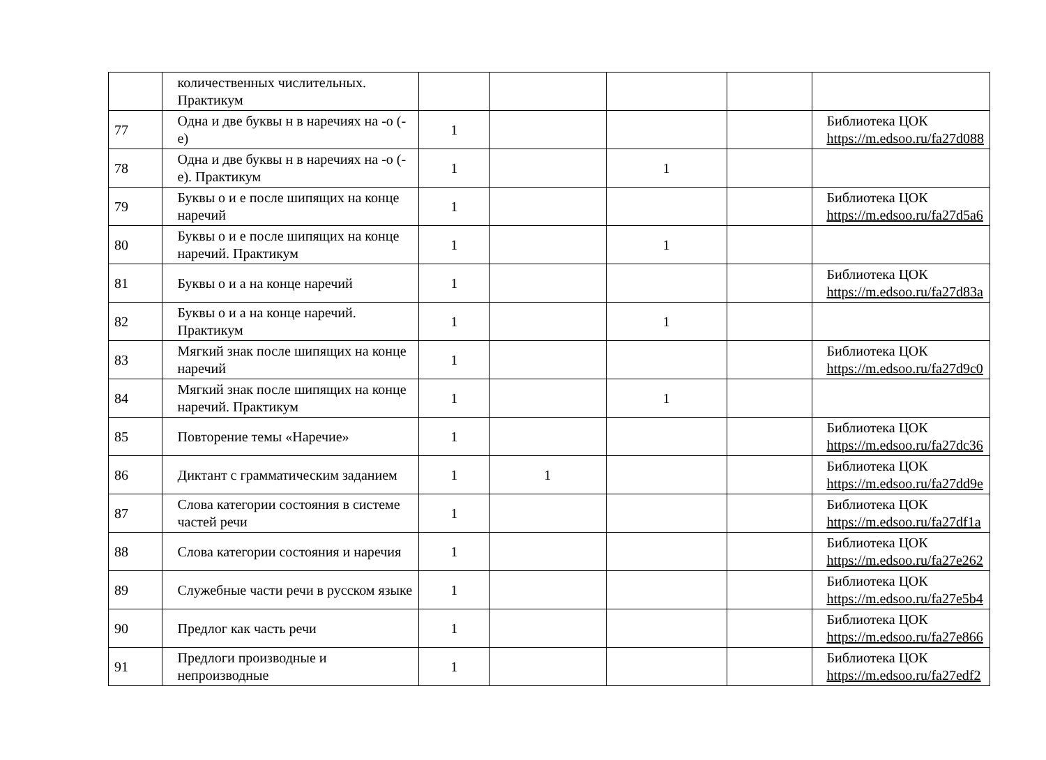| | количественных числительных. Практикум | | | | | |
| 77 | Одна и две буквы н в наречиях на -о (-е) | 1 | | | | Библиотека ЦОК https://m.edsoo.ru/fa27d088 |
| 78 | Одна и две буквы н в наречиях на -о (-е). Практикум | 1 | | 1 | | |
| 79 | Буквы о и е после шипящих на конце наречий | 1 | | | | Библиотека ЦОК https://m.edsoo.ru/fa27d5a6 |
| 80 | Буквы о и е после шипящих на конце наречий. Практикум | 1 | | 1 | | |
| 81 | Буквы о и а на конце наречий | 1 | | | | Библиотека ЦОК https://m.edsoo.ru/fa27d83a |
| 82 | Буквы о и а на конце наречий. Практикум | 1 | | 1 | | |
| 83 | Мягкий знак после шипящих на конце наречий | 1 | | | | Библиотека ЦОК https://m.edsoo.ru/fa27d9c0 |
| 84 | Мягкий знак после шипящих на конце наречий. Практикум | 1 | | 1 | | |
| 85 | Повторение темы «Наречие» | 1 | | | | Библиотека ЦОК https://m.edsoo.ru/fa27dc36 |
| 86 | Диктант с грамматическим заданием | 1 | 1 | | | Библиотека ЦОК https://m.edsoo.ru/fa27dd9e |
| 87 | Слова категории состояния в системе частей речи | 1 | | | | Библиотека ЦОК https://m.edsoo.ru/fa27df1a |
| 88 | Слова категории состояния и наречия | 1 | | | | Библиотека ЦОК https://m.edsoo.ru/fa27e262 |
| 89 | Служебные части речи в русском языке | 1 | | | | Библиотека ЦОК https://m.edsoo.ru/fa27e5b4 |
| 90 | Предлог как часть речи | 1 | | | | Библиотека ЦОК https://m.edsoo.ru/fa27e866 |
| 91 | Предлоги производные и непроизводные | 1 | | | | Библиотека ЦОК https://m.edsoo.ru/fa27edf2 |